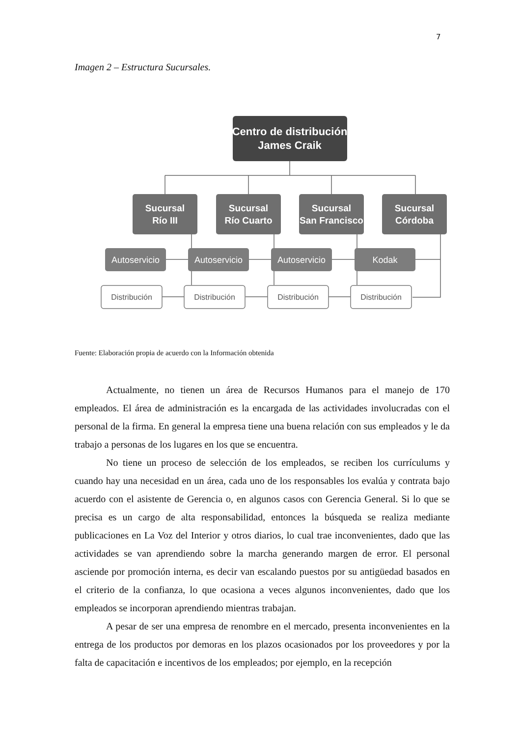7
Imagen 2 – Estructura Sucursales.
Centro de distribución
James Craik
Sucursal
Río III
Sucursal
Río Cuarto
Sucursal
San Francisco
Sucursal
Córdoba
Autoservicio
Autoservicio
Autoservicio
Kodak
Distribución
Distribución
Distribución
Distribución
Fuente: Elaboración propia de acuerdo con la Información obtenida
Actualmente, no tienen un área de Recursos Humanos para el manejo de 170 empleados. El área de administración es la encargada de las actividades involucradas con el personal de la firma. En general la empresa tiene una buena relación con sus empleados y le da trabajo a personas de los lugares en los que se encuentra.
No tiene un proceso de selección de los empleados, se reciben los currículums y cuando hay una necesidad en un área, cada uno de los responsables los evalúa y contrata bajo acuerdo con el asistente de Gerencia o, en algunos casos con Gerencia General. Si lo que se precisa es un cargo de alta responsabilidad, entonces la búsqueda se realiza mediante publicaciones en La Voz del Interior y otros diarios, lo cual trae inconvenientes, dado que las actividades se van aprendiendo sobre la marcha generando margen de error. El personal asciende por promoción interna, es decir van escalando puestos por su antigüedad basados en el criterio de la confianza, lo que ocasiona a veces algunos inconvenientes, dado que los empleados se incorporan aprendiendo mientras trabajan.
A pesar de ser una empresa de renombre en el mercado, presenta inconvenientes en la entrega de los productos por demoras en los plazos ocasionados por los proveedores y por la falta de capacitación e incentivos de los empleados; por ejemplo, en la recepción